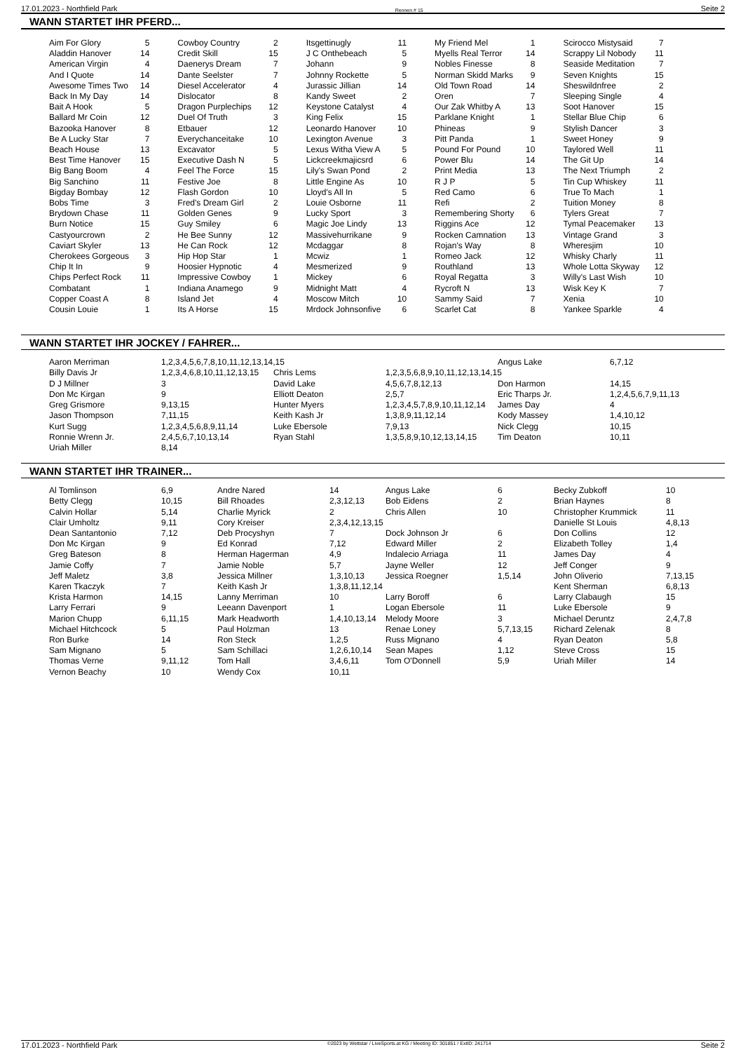17.01.2023 - Northfield Park Rennen # 15 Seite 2
WANN STARTET IHR PFERD...
| Aim For Glory | 5 | Cowboy Country | 2 | Itsgettinugly | 11 | My Friend Mel | 1 | Scirocco Mistysaid | 7 |
| Aladdin Hanover | 14 | Credit Skill | 15 | J C Onthebeach | 5 | Myells Real Terror | 14 | Scrappy Lil Nobody | 11 |
| American Virgin | 4 | Daenerys Dream | 7 | Johann | 9 | Nobles Finesse | 8 | Seaside Meditation | 7 |
| And I Quote | 14 | Dante Seelster | 7 | Johnny Rockette | 5 | Norman Skidd Marks | 9 | Seven Knights | 15 |
| Awesome Times Two | 14 | Diesel Accelerator | 4 | Jurassic Jillian | 14 | Old Town Road | 14 | Sheswildnfree | 2 |
| Back In My Day | 14 | Dislocator | 8 | Kandy Sweet | 2 | Oren | 7 | Sleeping Single | 4 |
| Bait A Hook | 5 | Dragon Purplechips | 12 | Keystone Catalyst | 4 | Our Zak Whitby A | 13 | Soot Hanover | 15 |
| Ballard Mr Coin | 12 | Duel Of Truth | 3 | King Felix | 15 | Parklane Knight | 1 | Stellar Blue Chip | 6 |
| Bazooka Hanover | 8 | Etbauer | 12 | Leonardo Hanover | 10 | Phineas | 9 | Stylish Dancer | 3 |
| Be A Lucky Star | 7 | Everychanceitake | 10 | Lexington Avenue | 3 | Pitt Panda | 1 | Sweet Honey | 9 |
| Beach House | 13 | Excavator | 5 | Lexus Witha View A | 5 | Pound For Pound | 10 | Taylored Well | 11 |
| Best Time Hanover | 15 | Executive Dash N | 5 | Lickcreekmajicsrd | 6 | Power Blu | 14 | The Git Up | 14 |
| Big Bang Boom | 4 | Feel The Force | 15 | Lily's Swan Pond | 2 | Print Media | 13 | The Next Triumph | 2 |
| Big Sanchino | 11 | Festive Joe | 8 | Little Engine As | 10 | R J P | 5 | Tin Cup Whiskey | 11 |
| Bigday Bombay | 12 | Flash Gordon | 10 | Lloyd's All In | 5 | Red Camo | 6 | True To Mach | 1 |
| Bobs Time | 3 | Fred's Dream Girl | 2 | Louie Osborne | 11 | Refi | 2 | Tuition Money | 8 |
| Brydown Chase | 11 | Golden Genes | 9 | Lucky Sport | 3 | Remembering Shorty | 6 | Tylers Great | 7 |
| Burn Notice | 15 | Guy Smiley | 6 | Magic Joe Lindy | 13 | Riggins Ace | 12 | Tymal Peacemaker | 13 |
| Castyourcrown | 2 | He Bee Sunny | 12 | Massivehurrikane | 9 | Rocken Camnation | 13 | Vintage Grand | 3 |
| Caviart Skyler | 13 | He Can Rock | 12 | Mcdaggar | 8 | Rojan's Way | 8 | Wheresjim | 10 |
| Cherokees Gorgeous | 3 | Hip Hop Star | 1 | Mcwiz | 1 | Romeo Jack | 12 | Whisky Charly | 11 |
| Chip It In | 9 | Hoosier Hypnotic | 4 | Mesmerized | 9 | Routhland | 13 | Whole Lotta Skyway | 12 |
| Chips Perfect Rock | 11 | Impressive Cowboy | 1 | Mickey | 6 | Royal Regatta | 3 | Willy's Last Wish | 10 |
| Combatant | 1 | Indiana Anamego | 9 | Midnight Matt | 4 | Rycroft N | 13 | Wisk Key K | 7 |
| Copper Coast A | 8 | Island Jet | 4 | Moscow Mitch | 10 | Sammy Said | 7 | Xenia | 10 |
| Cousin Louie | 1 | Its A Horse | 15 | Mrdock Johnsonfive | 6 | Scarlet Cat | 8 | Yankee Sparkle | 4 |
WANN STARTET IHR JOCKEY / FAHRER...
| Aaron Merriman | 1,2,3,4,5,6,7,8,10,11,12,13,14,15 | | | Angus Lake | 6,7,12 |
| Billy Davis Jr | 1,2,3,4,6,8,10,11,12,13,15 | Chris Lems | 1,2,3,5,6,8,9,10,11,12,13,14,15 | | |
| D J Millner | 3 | David Lake | 4,5,6,7,8,12,13 | Don Harmon | 14,15 |
| Don Mc Kirgan | 9 | Elliott Deaton | 2,5,7 | Eric Tharps Jr. | 1,2,4,5,6,7,9,11,13 |
| Greg Grismore | 9,13,15 | Hunter Myers | 1,2,3,4,5,7,8,9,10,11,12,14 | James Day | 4 |
| Jason Thompson | 7,11,15 | Keith Kash Jr | 1,3,8,9,11,12,14 | Kody Massey | 1,4,10,12 |
| Kurt Sugg | 1,2,3,4,5,6,8,9,11,14 | Luke Ebersole | 7,9,13 | Nick Clegg | 10,15 |
| Ronnie Wrenn Jr. | 2,4,5,6,7,10,13,14 | Ryan Stahl | 1,3,5,8,9,10,12,13,14,15 | Tim Deaton | 10,11 |
| Uriah Miller | 8,14 | | | | |
WANN STARTET IHR TRAINER...
| Al Tomlinson | 6,9 | Andre Nared | 14 | Angus Lake | 6 | Becky Zubkoff | 10 |
| Betty Clegg | 10,15 | Bill Rhoades | 2,3,12,13 | Bob Eidens | 2 | Brian Haynes | 8 |
| Calvin Hollar | 5,14 | Charlie Myrick | 2 | Chris Allen | 10 | Christopher Krummick | 11 |
| Clair Umholtz | 9,11 | Cory Kreiser | 2,3,4,12,13,15 | | | Danielle St Louis | 4,8,13 |
| Dean Santantonio | 7,12 | Deb Procyshyn | 7 | Dock Johnson Jr | 6 | Don Collins | 12 |
| Don Mc Kirgan | 9 | Ed Konrad | 7,12 | Edward Miller | 2 | Elizabeth Tolley | 1,4 |
| Greg Bateson | 8 | Herman Hagerman | 4,9 | Indalecio Arriaga | 11 | James Day | 4 |
| Jamie Coffy | 7 | Jamie Noble | 5,7 | Jayne Weller | 12 | Jeff Conger | 9 |
| Jeff Maletz | 3,8 | Jessica Millner | 1,3,10,13 | Jessica Roegner | 1,5,14 | John Oliverio | 7,13,15 |
| Karen Tkaczyk | 7 | Keith Kash Jr | 1,3,8,11,12,14 | | | Kent Sherman | 6,8,13 |
| Krista Harmon | 14,15 | Lanny Merriman | 10 | Larry Boroff | 6 | Larry Clabaugh | 15 |
| Larry Ferrari | 9 | Leeann Davenport | 1 | Logan Ebersole | 11 | Luke Ebersole | 9 |
| Marion Chupp | 6,11,15 | Mark Headworth | 1,4,10,13,14 | Melody Moore | 3 | Michael Deruntz | 2,4,7,8 |
| Michael Hitchcock | 5 | Paul Holzman | 13 | Renae Loney | 5,7,13,15 | Richard Zelenak | 8 |
| Ron Burke | 14 | Ron Steck | 1,2,5 | Russ Mignano | 4 | Ryan Deaton | 5,8 |
| Sam Mignano | 5 | Sam Schillaci | 1,2,6,10,14 | Sean Mapes | 1,12 | Steve Cross | 15 |
| Thomas Verne | 9,11,12 | Tom Hall | 3,4,6,11 | Tom O'Donnell | 5,9 | Uriah Miller | 14 |
| Vernon Beachy | 10 | Wendy Cox | 10,11 | | | | |
17.01.2023 - Northfield Park ©2023 by Wettstar / LiveSports.at KG / Meeting ID: 301851 / ExtID: 241714 Seite 2